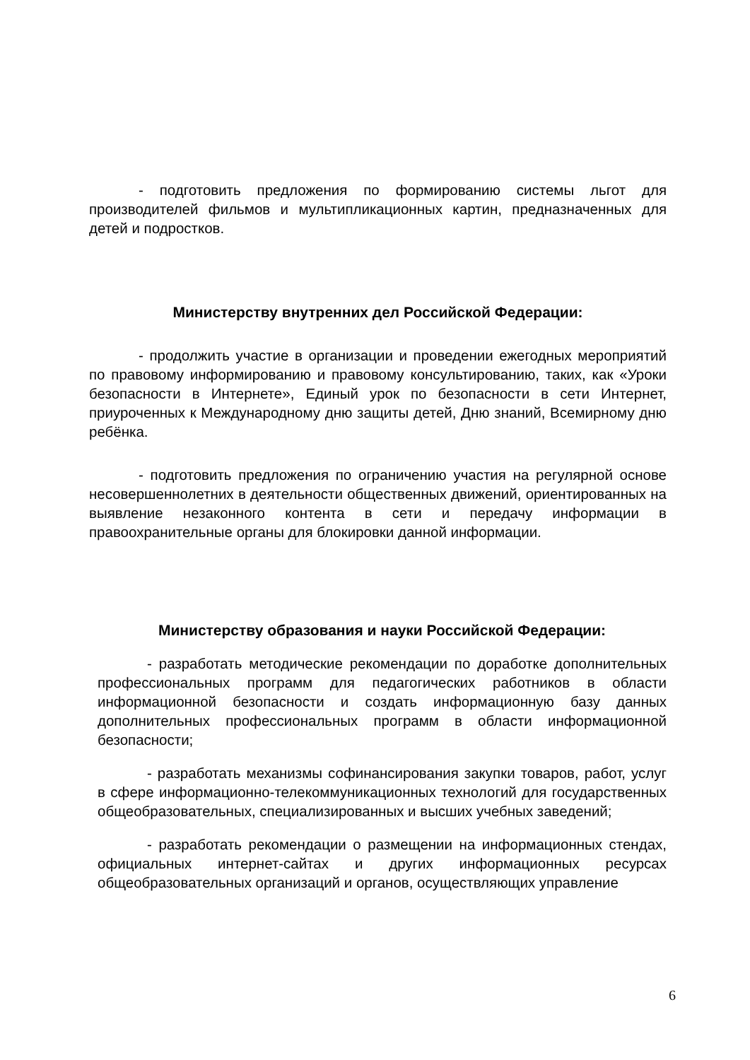- подготовить предложения по формированию системы льгот для производителей фильмов и мультипликационных картин, предназначенных для детей и подростков.
Министерству внутренних дел Российской Федерации:
- продолжить участие в организации и проведении ежегодных мероприятий по правовому информированию и правовому консультированию, таких, как «Уроки безопасности в Интернете», Единый урок по безопасности в сети Интернет, приуроченных к Международному дню защиты детей, Дню знаний, Всемирному дню ребёнка.
- подготовить предложения по ограничению участия на регулярной основе несовершеннолетних в деятельности общественных движений, ориентированных на выявление незаконного контента в сети и передачу информации в правоохранительные органы для блокировки данной информации.
Министерству образования и науки Российской Федерации:
- разработать методические рекомендации по доработке дополнительных профессиональных программ для педагогических работников в области информационной безопасности и создать информационную базу данных дополнительных профессиональных программ в области информационной безопасности;
- разработать механизмы софинансирования закупки товаров, работ, услуг в сфере информационно-телекоммуникационных технологий для государственных общеобразовательных, специализированных и высших учебных заведений;
- разработать рекомендации о размещении на информационных стендах, официальных интернет-сайтах и других информационных ресурсах общеобразовательных организаций и органов, осуществляющих управление
6